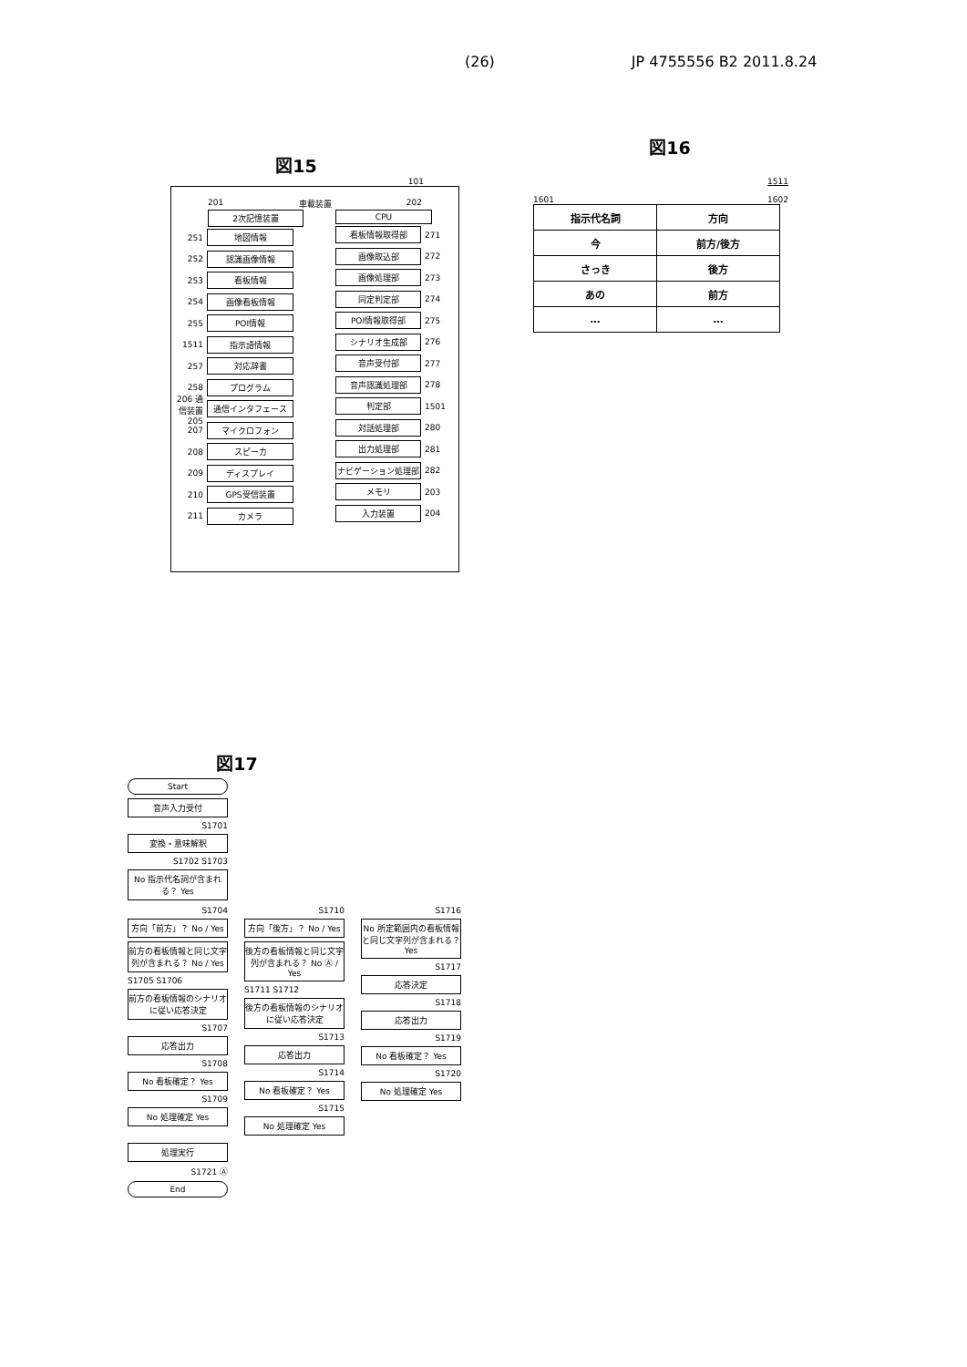(26) JP 4755556 B2 2011.8.24
図15
101
201 車載装置 202
2次記憶装置
251 地図情報
252 認識画像情報
253 看板情報
254 画像看板情報
255 POI情報
1511 指示語情報
257 対応辞書
258 プログラム
206 通信装置 205 通信インタフェース
207 マイクロフォン
208 スピーカ
209 ディスプレイ
210 GPS受信装置
211 カメラ
CPU
看板情報取得部 271
画像取込部 272
画像処理部 273
同定判定部 274
POI情報取得部 275
シナリオ生成部 276
音声受付部 277
音声認識処理部 278
判定部 1501
対話処理部 280
出力処理部 281
ナビゲーション処理部 282
メモリ 203
入力装置 204
図16
1511
1601 1602
| 指示代名詞 | 方向 |
| 今 | 前方/後方 |
| さっき | 後方 |
| あの | 前方 |
| … | … |
図17
Start
音声入力受付
S1701
変換・意味解釈
S1702 S1703
No 指示代名詞が含まれる？ Yes
S1704
方向「前方」？ No / Yes
前方の看板情報と同じ文字列が含まれる？ No / Yes
S1705 S1706
前方の看板情報のシナリオに従い応答決定
S1707
応答出力
S1708
No 看板確定？ Yes
S1709
No 処理確定 Yes
S1710
方向「後方」？ No / Yes
後方の看板情報と同じ文字列が含まれる？ No Ⓐ / Yes
S1711 S1712
後方の看板情報のシナリオに従い応答決定
S1713
応答出力
S1714
No 看板確定？ Yes
S1715
No 処理確定 Yes
S1716
No 所定範囲内の看板情報と同じ文字列が含まれる？ Yes
S1717
応答決定
S1718
応答出力
S1719
No 看板確定？ Yes
S1720
No 処理確定 Yes
処理実行
S1721 Ⓐ
End